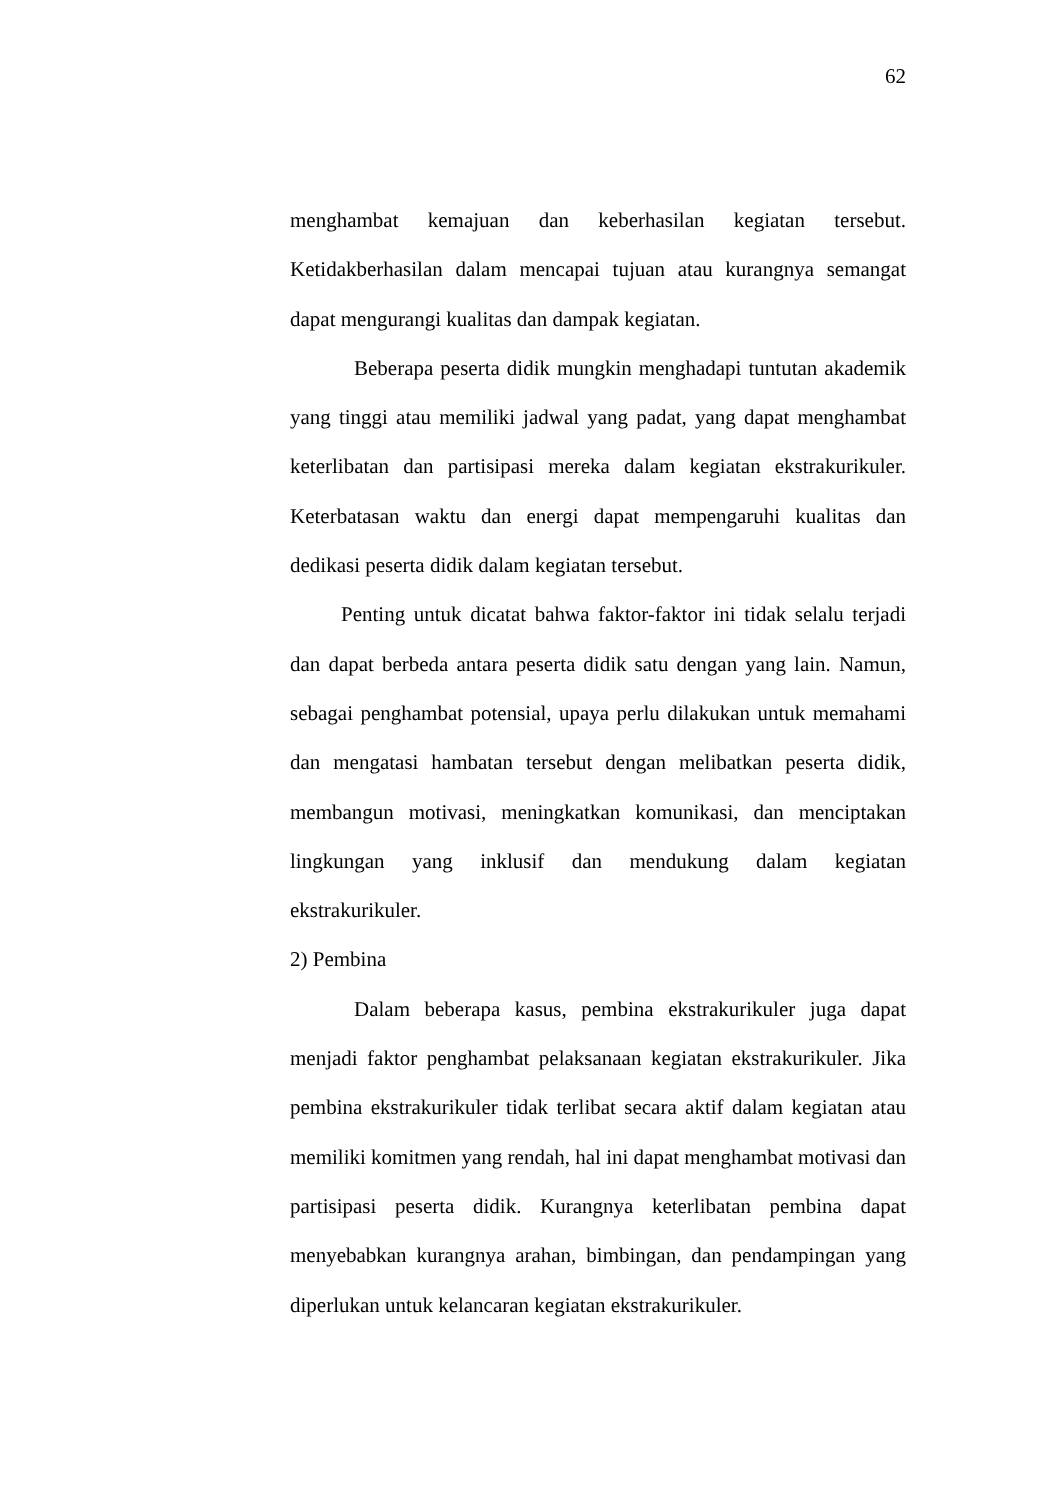62
menghambat kemajuan dan keberhasilan kegiatan tersebut. Ketidakberhasilan dalam mencapai tujuan atau kurangnya semangat dapat mengurangi kualitas dan dampak kegiatan.
Beberapa peserta didik mungkin menghadapi tuntutan akademik yang tinggi atau memiliki jadwal yang padat, yang dapat menghambat keterlibatan dan partisipasi mereka dalam kegiatan ekstrakurikuler. Keterbatasan waktu dan energi dapat mempengaruhi kualitas dan dedikasi peserta didik dalam kegiatan tersebut.
Penting untuk dicatat bahwa faktor-faktor ini tidak selalu terjadi dan dapat berbeda antara peserta didik satu dengan yang lain. Namun, sebagai penghambat potensial, upaya perlu dilakukan untuk memahami dan mengatasi hambatan tersebut dengan melibatkan peserta didik, membangun motivasi, meningkatkan komunikasi, dan menciptakan lingkungan yang inklusif dan mendukung dalam kegiatan ekstrakurikuler.
2) Pembina
Dalam beberapa kasus, pembina ekstrakurikuler juga dapat menjadi faktor penghambat pelaksanaan kegiatan ekstrakurikuler. Jika pembina ekstrakurikuler tidak terlibat secara aktif dalam kegiatan atau memiliki komitmen yang rendah, hal ini dapat menghambat motivasi dan partisipasi peserta didik. Kurangnya keterlibatan pembina dapat menyebabkan kurangnya arahan, bimbingan, dan pendampingan yang diperlukan untuk kelancaran kegiatan ekstrakurikuler.